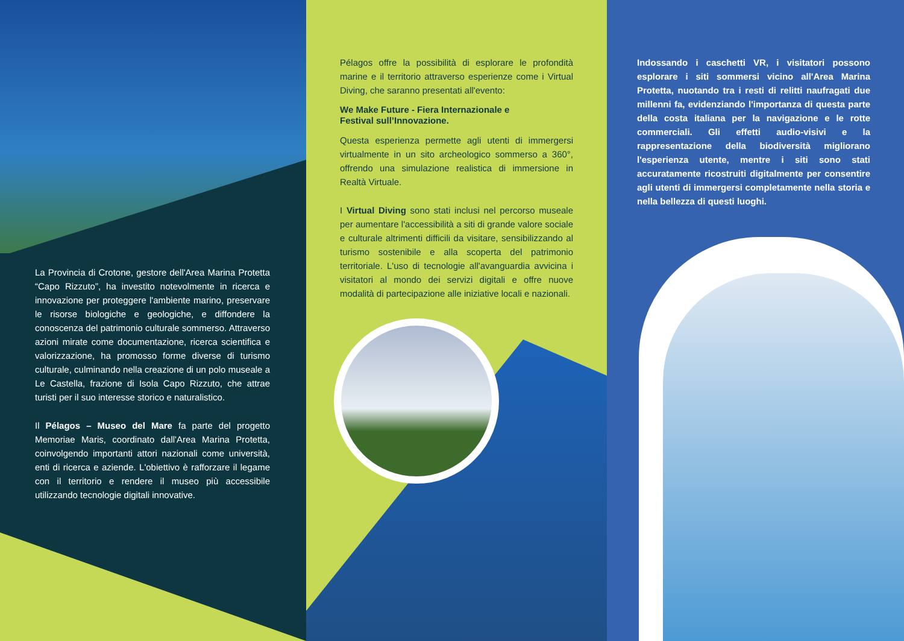La Provincia di Crotone, gestore dell'Area Marina Protetta “Capo Rizzuto”, ha investito notevolmente in ricerca e innovazione per proteggere l'ambiente marino, preservare le risorse biologiche e geologiche, e diffondere la conoscenza del patrimonio culturale sommerso. Attraverso azioni mirate come documentazione, ricerca scientifica e valorizzazione, ha promosso forme diverse di turismo culturale, culminando nella creazione di un polo museale a Le Castella, frazione di Isola Capo Rizzuto, che attrae turisti per il suo interesse storico e naturalistico.
Il Pélagos – Museo del Mare fa parte del progetto Memoriae Maris, coordinato dall'Area Marina Protetta, coinvolgendo importanti attori nazionali come università, enti di ricerca e aziende. L'obiettivo è rafforzare il legame con il territorio e rendere il museo più accessibile utilizzando tecnologie digitali innovative.
Pélagos offre la possibilità di esplorare le profondità marine e il territorio attraverso esperienze come i Virtual Diving, che saranno presentati all'evento:
We Make Future - Fiera Internazionale e
Festival sull’Innovazione.
Questa esperienza permette agli utenti di immergersi virtualmente in un sito archeologico sommerso a 360°, offrendo una simulazione realistica di immersione in Realtà Virtuale.
I Virtual Diving sono stati inclusi nel percorso museale per aumentare l'accessibilità a siti di grande valore sociale e culturale altrimenti difficili da visitare, sensibilizzando al turismo sostenibile e alla scoperta del patrimonio territoriale. L'uso di tecnologie all'avanguardia avvicina i visitatori al mondo dei servizi digitali e offre nuove modalità di partecipazione alle iniziative locali e nazionali.
Indossando i caschetti VR, i visitatori possono esplorare i siti sommersi vicino all'Area Marina Protetta, nuotando tra i resti di relitti naufragati due millenni fa, evidenziando l'importanza di questa parte della costa italiana per la navigazione e le rotte commerciali. Gli effetti audio-visivi e la rappresentazione della biodiversità migliorano l'esperienza utente, mentre i siti sono stati accuratamente ricostruiti digitalmente per consentire agli utenti di immergersi completamente nella storia e nella bellezza di questi luoghi.